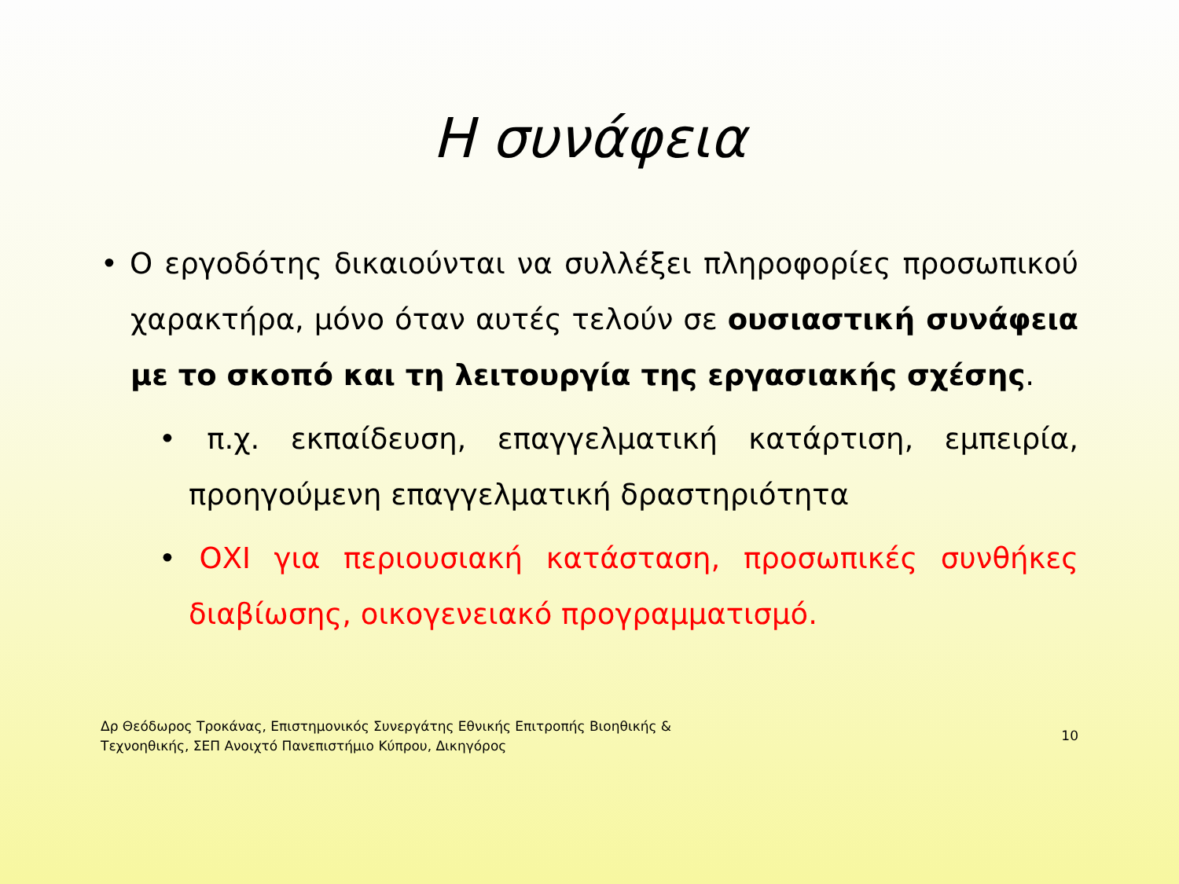Η συνάφεια
• Ο εργοδότης δικαιούνται να συλλέξει πληροφορίες προσωπικού χαρακτήρα, μόνο όταν αυτές τελούν σε ουσιαστική συνάφεια με το σκοπό και τη λειτουργία της εργασιακής σχέσης.
• π.χ. εκπαίδευση, επαγγελματική κατάρτιση, εμπειρία, προηγούμενη επαγγελματική δραστηριότητα
• ΟΧΙ για περιουσιακή κατάσταση, προσωπικές συνθήκες διαβίωσης, οικογενειακό προγραμματισμό.
Δρ Θεόδωρος Τροκάνας, Επιστημονικός Συνεργάτης Εθνικής Επιτροπής Βιοηθικής &
Τεχνοηθικής, ΣΕΠ Ανοιχτό Πανεπιστήμιο Κύπρου, Δικηγόρος
10